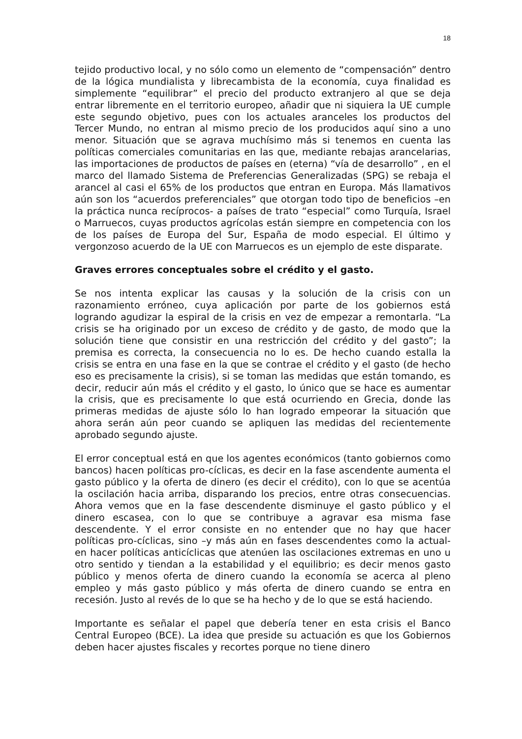18
tejido productivo local, y no sólo como un elemento de “compensación” dentro de la lógica mundialista y librecambista de la economía, cuya finalidad es simplemente “equilibrar” el precio del producto extranjero al que se deja entrar libremente en el territorio europeo, añadir que ni siquiera la UE cumple este segundo objetivo, pues con los actuales aranceles los productos del Tercer Mundo, no entran al mismo precio de los producidos aquí sino a uno menor. Situación que se agrava muchísimo más si tenemos en cuenta las políticas comerciales comunitarias en las que, mediante rebajas arancelarias, las importaciones de productos de países en (eterna) “vía de desarrollo” , en el marco del llamado Sistema de Preferencias Generalizadas (SPG) se rebaja el arancel al casi el 65% de los productos que entran en Europa. Más llamativos aún son los “acuerdos preferenciales” que otorgan todo tipo de beneficios –en la práctica nunca recíprocos- a países de trato “especial” como Turquía, Israel o Marruecos, cuyas productos agrícolas están siempre en competencia con los de los países de Europa del Sur, España de modo especial. El último y vergonzoso acuerdo de la UE con Marruecos es un ejemplo de este disparate.
Graves errores conceptuales sobre el crédito y el gasto.
Se nos intenta explicar las causas y la solución de la crisis con un razonamiento erróneo, cuya aplicación por parte de los gobiernos está logrando agudizar la espiral de la crisis en vez de empezar a remontarla. “La crisis se ha originado por un exceso de crédito y de gasto, de modo que la solución tiene que consistir en una restricción del crédito y del gasto”; la premisa es correcta, la consecuencia no lo es. De hecho cuando estalla la crisis se entra en una fase en la que se contrae el crédito y el gasto (de hecho eso es precisamente la crisis), si se toman las medidas que están tomando, es decir, reducir aún más el crédito y el gasto, lo único que se hace es aumentar la crisis, que es precisamente lo que está ocurriendo en Grecia, donde las primeras medidas de ajuste sólo lo han logrado empeorar la situación que ahora serán aún peor cuando se apliquen las medidas del recientemente aprobado segundo ajuste.
El error conceptual está en que los agentes económicos (tanto gobiernos como bancos) hacen políticas pro-cíclicas, es decir en la fase ascendente aumenta el gasto público y la oferta de dinero (es decir el crédito), con lo que se acentúa la oscilación hacia arriba, disparando los precios, entre otras consecuencias. Ahora vemos que en la fase descendente disminuye el gasto público y el dinero escasea, con lo que se contribuye a agravar esa misma fase descendente. Y el error consiste en no entender que no hay que hacer políticas pro-cíclicas, sino –y más aún en fases descendentes como la actual- en hacer políticas anticíclicas que atenúen las oscilaciones extremas en uno u otro sentido y tiendan a la estabilidad y el equilibrio; es decir menos gasto público y menos oferta de dinero cuando la economía se acerca al pleno empleo y más gasto público y más oferta de dinero cuando se entra en recesión. Justo al revés de lo que se ha hecho y de lo que se está haciendo.
Importante es señalar el papel que debería tener en esta crisis el Banco Central Europeo (BCE). La idea que preside su actuación es que los Gobiernos deben hacer ajustes fiscales y recortes porque no tiene dinero